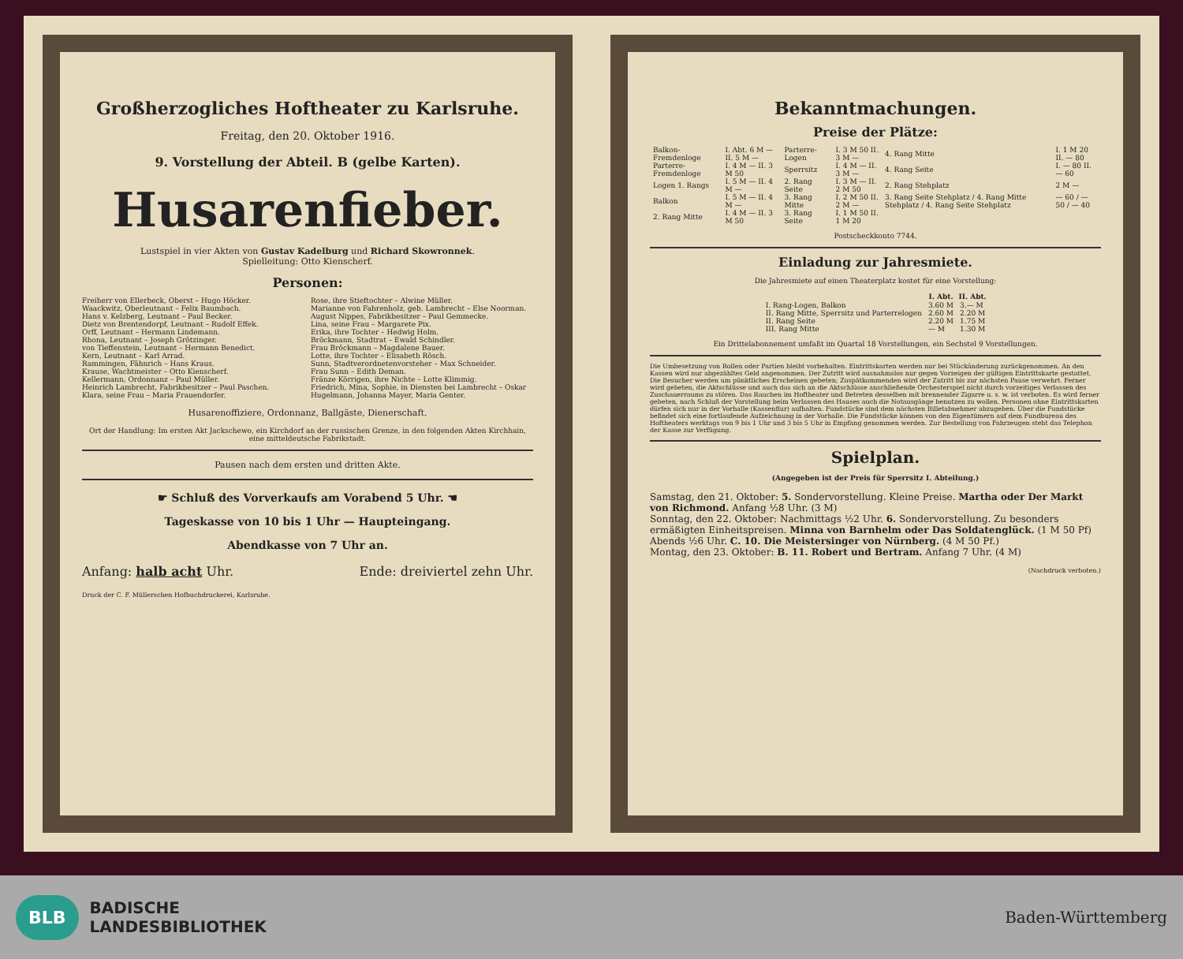Großherzogliches Hoftheater zu Karlsruhe.
Freitag, den 20. Oktober 1916.
9. Vorstellung der Abteil. B (gelbe Karten).
Husarenfieber.
Lustspiel in vier Akten von Gustav Kadelburg und Richard Skowronnek.
Spielleitung: Otto Kienscherf.
Personen:
Freiherr von Ellerbeck, Oberst – Hugo Höcker.
Waackwitz, Oberleutnant – Felix Baumbach.
Hans v. Kelzberg, Leutnant – Paul Becker.
Dietz von Brentendorpf, Leutnant – Rudolf Effek.
Orff, Leutnant – Hermann Lindemann.
Rhona, Leutnant – Joseph Grötzinger.
von Tieffenstein, Leutnant – Hermann Benedict.
Kern, Leutnant – Karl Arrad.
Rammingen, Fähnrich – Hans Kraus.
Krause, Wachtmeister – Otto Kienscherf.
Kellermann, Ordonnanz – Paul Müller.
Heinrich Lambrecht, Fabrikbesitzer – Paul Paschen.
Klara, seine Frau – Maria Frauendorfer.
Rose, ihre Stieftochter – Alwine Müller.
Marianne von Fahrenholz, geb. Lambrecht – Else Noorman.
August Nippes, Fabrikbesitzer – Paul Gemmecke.
Lina, seine Frau – Margarete Pix.
Erika, ihre Tochter – Hedwig Holm.
Bröckmann, Stadtrat – Ewald Schindler.
Frau Bröckmann – Magdalene Bauer.
Lotte, ihre Tochter – Elisabeth Rösch.
Sunn, Stadtverordnetenvorsteher – Max Schneider.
Frau Sunn – Edith Deman.
Fränze Körrigen, ihre Nichte – Lotte Klimmig.
Friedrich, Mina, Sophie, in Diensten bei Lambrecht – Oskar Hugelmann, Johanna Mayer, Maria Genter.
Husarenoffiziere, Ordonnanz, Ballgäste, Dienerschaft.
Ort der Handlung: Im ersten Akt Jackschewo, ein Kirchdorf an der russischen Grenze, in den folgenden Akten Kirchhain, eine mitteldeutsche Fabrikstadt.
Pausen nach dem ersten und dritten Akte.
☛ Schluß des Vorverkaufs am Vorabend 5 Uhr. ☚
Tageskasse von 10 bis 1 Uhr — Haupteingang.
Abendkasse von 7 Uhr an.
Anfang: halb acht Uhr. Ende: dreiviertel zehn Uhr.
Druck der C. F. Müllerschen Hofbuchdruckerei, Karlsruhe.
Bekanntmachungen.
Preise der Plätze:
| Balkon-Fremdenloge | I. Abt. 6 M — II. 5 M — | Parterre-Logen | I. 3 M 50 II. 3 M — | 4. Rang Mitte | I. 1 M 20 II. — 80 |
| Parterre-Fremdenloge | I. 4 M — II. 3 M 50 | Sperrsitz | I. 4 M — II. 3 M — | 4. Rang Seite | I. — 80 II. — 60 |
| Logen 1. Rangs | I. 5 M — II. 4 M — | 2. Rang Seite | I. 3 M — II. 2 M 50 | 2. Rang Stehplatz | 2 M — |
| Balkon | I. 5 M — II. 4 M — | 3. Rang Mitte | I. 2 M 50 II. 2 M — | 3. Rang Seite Stehplatz / 4. Rang Mitte Stehplatz / 4. Rang Seite Stehplatz | — 60 / — 50 / — 40 |
| 2. Rang Mitte | I. 4 M — II. 3 M 50 | 3. Rang Seite | I. 1 M 50 II. 1 M 20 | | |
Postscheckkonto 7744.
Einladung zur Jahresmiete.
Die Jahresmiete auf einen Theaterplatz kostet für eine Vorstellung:
| | I. Abt. | II. Abt. |
| --- | --- | --- |
| I. Rang-Logen, Balkon | 3.60 M | 3.— M |
| II. Rang Mitte, Sperrsitz und Parterrelogen | 2.60 M | 2.20 M |
| II. Rang Seite | 2.20 M | 1.75 M |
| III. Rang Mitte | — M | 1.30 M |
Ein Drittelabonnement umfaßt im Quartal 18 Vorstellungen, ein Sechstel 9 Vorstellungen.
Die Umbesetzung von Rollen oder Partien bleibt vorbehalten. Eintrittskarten werden nur bei Stückänderung zurückgenommen. An den Kassen wird nur abgezähltes Geld angenommen. Der Zutritt wird ausnahmslos nur gegen Vorzeigen der gültigen Eintrittskarte gestattet. Die Besucher werden um pünktliches Erscheinen gebeten; Zuspätkommenden wird der Zutritt bis zur nächsten Pause verwehrt. Ferner wird gebeten, die Aktschlüsse und auch das sich an die Aktschlüsse anschließende Orchesterspiel nicht durch vorzeitiges Verlassen des Zuschauerraums zu stören. Das Rauchen im Hoftheater und Betreten desselben mit brennender Zigarre u. s. w. ist verboten. Es wird ferner gebeten, nach Schluß der Vorstellung beim Verlassen des Hauses auch die Notausgänge benutzen zu wollen. Personen ohne Eintrittskarten dürfen sich nur in der Vorhalle (Kassenflur) aufhalten. Fundstücke sind dem nächsten Billetabnehmer abzugeben. Über die Fundstücke befindet sich eine fortlaufende Aufzeichnung in der Vorhalle. Die Fundstücke können von den Eigentümern auf dem Fundbureau des Hoftheaters werktags von 9 bis 1 Uhr und 3 bis 5 Uhr in Empfang genommen werden. Zur Bestellung von Fahrzeugen steht das Telephon der Kasse zur Verfügung.
Spielplan.
(Angegeben ist der Preis für Sperrsitz I. Abteilung.)
Samstag, den 21. Oktober: 5. Sondervorstellung. Kleine Preise. Martha oder Der Markt von Richmond. Anfang ½8 Uhr. (3 M)
Sonntag, den 22. Oktober: Nachmittags ½2 Uhr. 6. Sondervorstellung. Zu besonders ermäßigten Einheitspreisen. Minna von Barnhelm oder Das Soldatenglück. (1 M 50 Pf)
Abends ½6 Uhr. C. 10. Die Meistersinger von Nürnberg. (4 M 50 Pf.)
Montag, den 23. Oktober: B. 11. Robert und Bertram. Anfang 7 Uhr. (4 M)
(Nachdruck verboten.)
BLB BADISCHE
LANDESBIBLIOTHEK
Baden-Württemberg